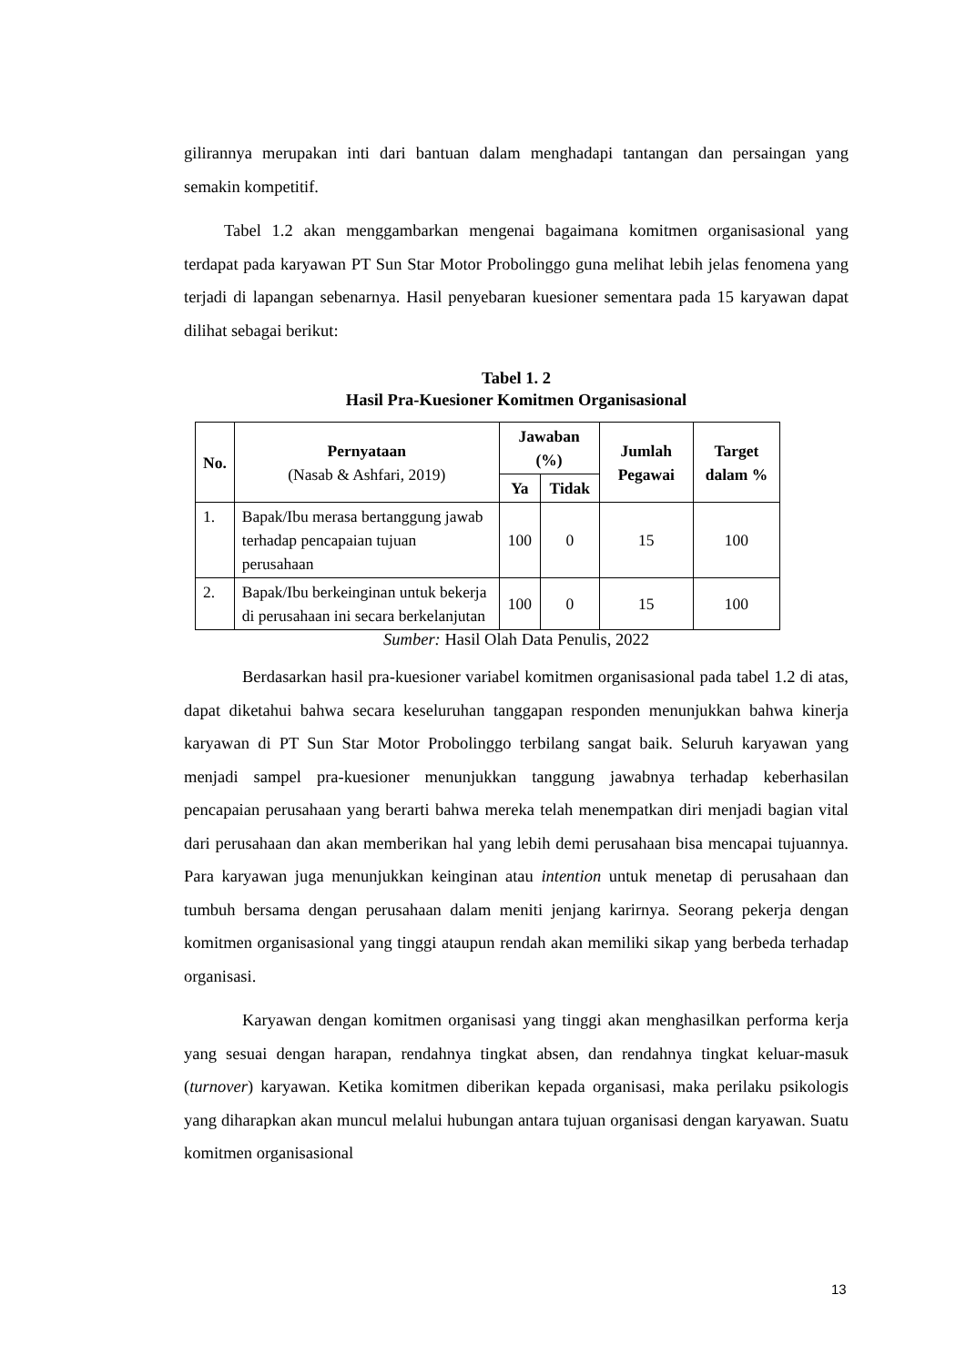gilirannya merupakan inti dari bantuan dalam menghadapi tantangan dan persaingan yang semakin kompetitif.
Tabel 1.2 akan menggambarkan mengenai bagaimana komitmen organisasional yang terdapat pada karyawan PT Sun Star Motor Probolinggo guna melihat lebih jelas fenomena yang terjadi di lapangan sebenarnya. Hasil penyebaran kuesioner sementara pada 15 karyawan dapat dilihat sebagai berikut:
Tabel 1. 2
Hasil Pra-Kuesioner Komitmen Organisasional
| No. | Pernyataan (Nasab & Ashfari, 2019) | Jawaban (%) | | Jumlah Pegawai | Target dalam % |
| --- | --- | --- | --- | --- | --- |
| | | Ya | Tidak | | |
| 1. | Bapak/Ibu merasa bertanggung jawab terhadap pencapaian tujuan perusahaan | 100 | 0 | 15 | 100 |
| 2. | Bapak/Ibu berkeinginan untuk bekerja di perusahaan ini secara berkelanjutan | 100 | 0 | 15 | 100 |
Sumber: Hasil Olah Data Penulis, 2022
Berdasarkan hasil pra-kuesioner variabel komitmen organisasional pada tabel 1.2 di atas, dapat diketahui bahwa secara keseluruhan tanggapan responden menunjukkan bahwa kinerja karyawan di PT Sun Star Motor Probolinggo terbilang sangat baik. Seluruh karyawan yang menjadi sampel pra-kuesioner menunjukkan tanggung jawabnya terhadap keberhasilan pencapaian perusahaan yang berarti bahwa mereka telah menempatkan diri menjadi bagian vital dari perusahaan dan akan memberikan hal yang lebih demi perusahaan bisa mencapai tujuannya. Para karyawan juga menunjukkan keinginan atau intention untuk menetap di perusahaan dan tumbuh bersama dengan perusahaan dalam meniti jenjang karirnya. Seorang pekerja dengan komitmen organisasional yang tinggi ataupun rendah akan memiliki sikap yang berbeda terhadap organisasi.
Karyawan dengan komitmen organisasi yang tinggi akan menghasilkan performa kerja yang sesuai dengan harapan, rendahnya tingkat absen, dan rendahnya tingkat keluar-masuk (turnover) karyawan. Ketika komitmen diberikan kepada organisasi, maka perilaku psikologis yang diharapkan akan muncul melalui hubungan antara tujuan organisasi dengan karyawan. Suatu komitmen organisasional
13